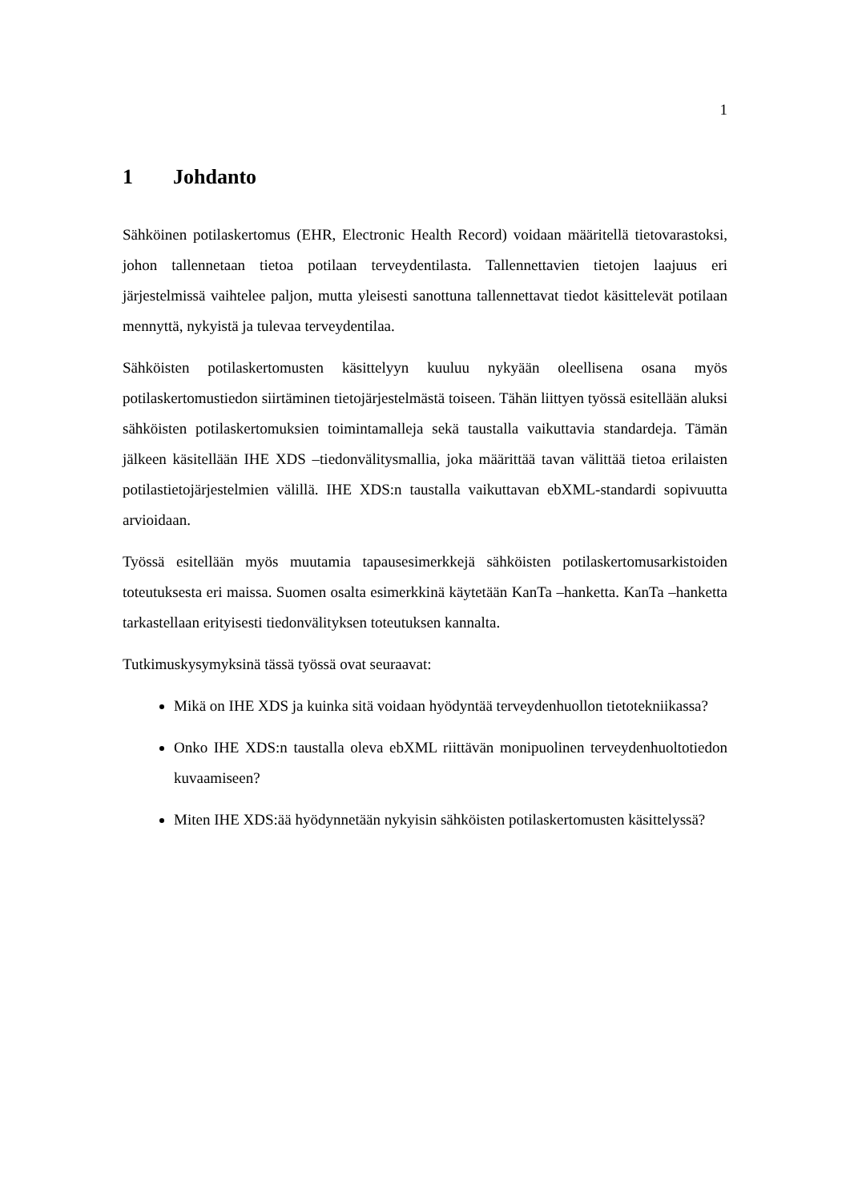1
1 Johdanto
Sähköinen potilaskertomus (EHR, Electronic Health Record) voidaan määritellä tietovarastoksi, johon tallennetaan tietoa potilaan terveydentilasta. Tallennettavien tietojen laajuus eri järjestelmissä vaihtelee paljon, mutta yleisesti sanottuna tallennettavat tiedot käsittelevät potilaan mennyttä, nykyistä ja tulevaa terveydentilaa.
Sähköisten potilaskertomusten käsittelyyn kuuluu nykyään oleellisena osana myös potilaskertomustiedon siirtäminen tietojärjestelmästä toiseen. Tähän liittyen työssä esitellään aluksi sähköisten potilaskertomuksien toimintamalleja sekä taustalla vaikuttavia standardeja. Tämän jälkeen käsitellään IHE XDS –tiedonvälitysmallia, joka määrittää tavan välittää tietoa erilaisten potilastietojärjestelmien välillä. IHE XDS:n taustalla vaikuttavan ebXML-standardi sopivuutta arvioidaan.
Työssä esitellään myös muutamia tapausesimerkkejä sähköisten potilaskertomusarkistoiden toteutuksesta eri maissa. Suomen osalta esimerkkinä käytetään KanTa –hanketta. KanTa –hanketta tarkastellaan erityisesti tiedonvälityksen toteutuksen kannalta.
Tutkimuskysymyksinä tässä työssä ovat seuraavat:
Mikä on IHE XDS ja kuinka sitä voidaan hyödyntää terveydenhuollon tietotekniikassa?
Onko IHE XDS:n taustalla oleva ebXML riittävän monipuolinen terveydenhuoltotiedon kuvaamiseen?
Miten IHE XDS:ää hyödynnetään nykyisin sähköisten potilaskertomusten käsittelyssä?